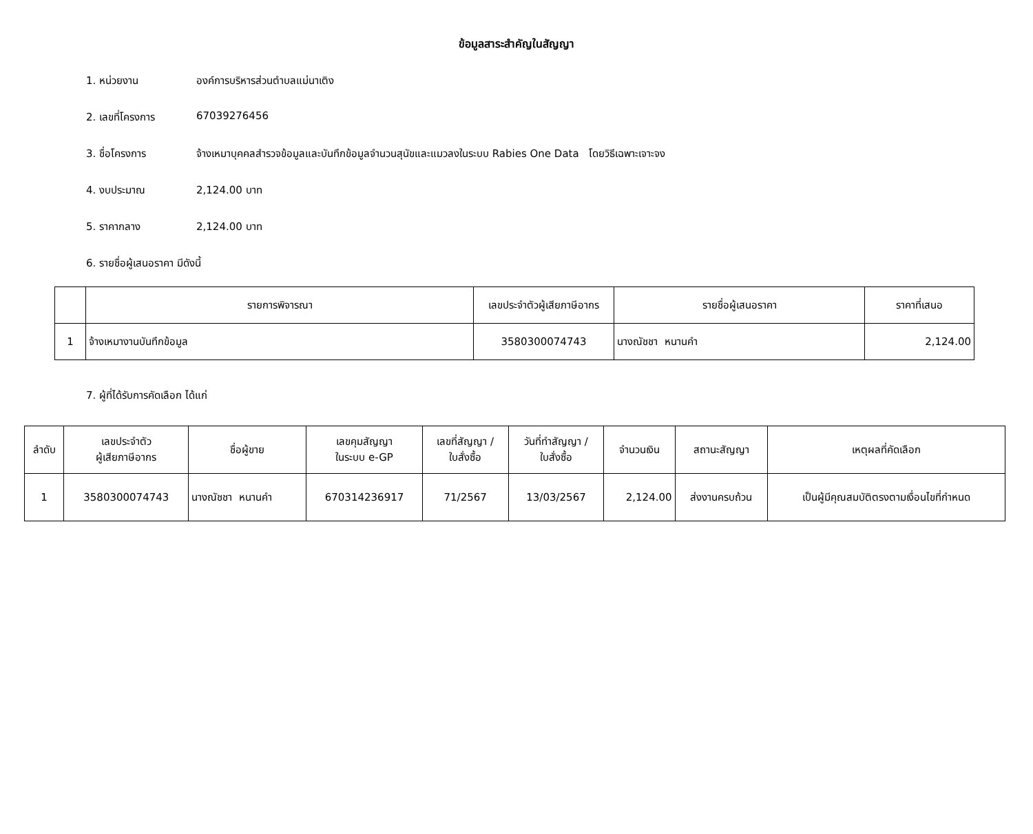ข้อมูลสาระสำคัญในสัญญา
1. หน่วยงาน องค์การบริหารส่วนตำบลแม่นาเติง
2. เลขที่โครงการ 67039276456
3. ชื่อโครงการ จ้างเหมาบุคคลสำรวจข้อมูลและบันทึกข้อมูลจำนวนสุนัขและแมวลงในระบบ Rabies One Data โดยวิธีเฉพาะเจาะจง
4. งบประมาณ 2,124.00 บาท
5. ราคากลาง 2,124.00 บาท
6. รายชื่อผู้เสนอราคา มีดังนี้
| | รายการพิจารณา | เลขประจำตัวผู้เสียภาษีอากร | รายชื่อผู้เสนอราคา | ราคาที่เสนอ |
| --- | --- | --- | --- | --- |
| 1 | จ้างเหมางานบันทึกข้อมูล | 3580300074743 | นางณัชชา หนานคำ | 2,124.00 |
7. ผู้ที่ได้รับการคัดเลือก ได้แก่
| ลำดับ | เลขประจำตัว ผู้เสียภาษีอากร | ชื่อผู้ขาย | เลขคุมสัญญา ในระบบ e-GP | เลขที่สัญญา / ใบสั่งซื้อ | วันที่ทำสัญญา / ใบสั่งซื้อ | จำนวนเงิน | สถานะสัญญา | เหตุผลที่คัดเลือก |
| --- | --- | --- | --- | --- | --- | --- | --- | --- |
| 1 | 3580300074743 | นางณัชชา หนานคำ | 670314236917 | 71/2567 | 13/03/2567 | 2,124.00 | ส่งงานครบถ้วน | เป็นผู้มีคุณสมบัติตรงตามเงื่อนไขที่กำหนด |